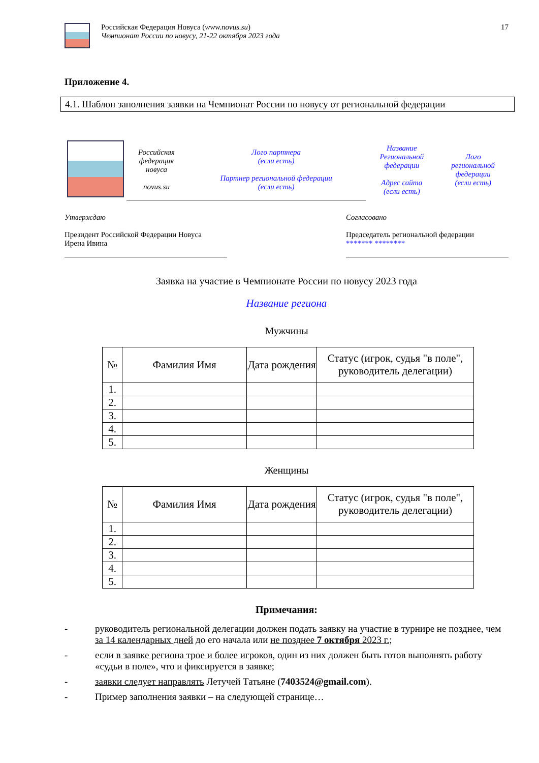Российская Федерация Новуса (www.novus.su)
Чемпионат России по новусу, 21-22 октября 2023 года
17
Приложение 4.
4.1. Шаблон заполнения заявки на Чемпионат России по новусу от региональной федерации
| | Российская федерация новуса novus.su | Лого партнера (если есть) Партнер региональной федерации (если есть) | Название Региональной федерации Адрес сайта (если есть) | Лого региональной федерации (если есть) |
Утверждаю
Президент Российской Федерации Новуса
Ирена Ивина
Согласовано
Председатель региональной федерации
******* ********
Заявка на участие в Чемпионате России по новусу 2023 года
Название региона
Мужчины
| № | Фамилия Имя | Дата рождения | Статус (игрок, судья "в поле", руководитель делегации) |
| --- | --- | --- | --- |
| 1. | | | |
| 2. | | | |
| 3. | | | |
| 4. | | | |
| 5. | | | |
Женщины
| № | Фамилия Имя | Дата рождения | Статус (игрок, судья "в поле", руководитель делегации) |
| --- | --- | --- | --- |
| 1. | | | |
| 2. | | | |
| 3. | | | |
| 4. | | | |
| 5. | | | |
Примечания:
- руководитель региональной делегации должен подать заявку на участие в турнире не позднее, чем за 14 календарных дней до его начала или не позднее 7 октября 2023 г.;
- если в заявке региона трое и более игроков, один из них должен быть готов выполнять работу «судьи в поле», что и фиксируется в заявке;
- заявки следует направлять Летучей Татьяне (7403524@gmail.com).
- Пример заполнения заявки – на следующей странице…